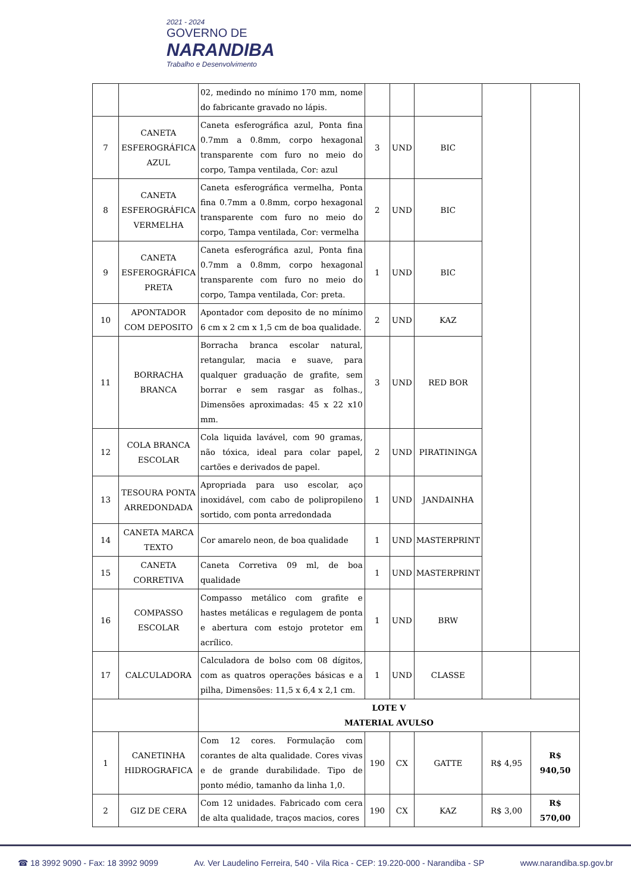2021 - 2024
GOVERNO DE
NARANDIBA
Trabalho e Desenvolvimento
| | | 02, medindo no mínimo 170 mm, nome do fabricante gravado no lápis. | | | | | |
| 7 | CANETA ESFEROGRÁFICA AZUL | Caneta esferográfica azul, Ponta fina 0.7mm a 0.8mm, corpo hexagonal transparente com furo no meio do corpo, Tampa ventilada, Cor: azul | 3 | UND | BIC | | |
| 8 | CANETA ESFEROGRÁFICA VERMELHA | Caneta esferográfica vermelha, Ponta fina 0.7mm a 0.8mm, corpo hexagonal transparente com furo no meio do corpo, Tampa ventilada, Cor: vermelha | 2 | UND | BIC | | |
| 9 | CANETA ESFEROGRÁFICA PRETA | Caneta esferográfica azul, Ponta fina 0.7mm a 0.8mm, corpo hexagonal transparente com furo no meio do corpo, Tampa ventilada, Cor: preta. | 1 | UND | BIC | | |
| 10 | APONTADOR COM DEPOSITO | Apontador com deposito de no mínimo 6 cm x 2 cm x 1,5 cm de boa qualidade. | 2 | UND | KAZ | | |
| 11 | BORRACHA BRANCA | Borracha branca escolar natural, retangular, macia e suave, para qualquer graduação de grafite, sem borrar e sem rasgar as folhas., Dimensões aproximadas: 45 x 22 x10 mm. | 3 | UND | RED BOR | | |
| 12 | COLA BRANCA ESCOLAR | Cola liquida lavável, com 90 gramas, não tóxica, ideal para colar papel, cartões e derivados de papel. | 2 | UND | PIRATININGA | | |
| 13 | TESOURA PONTA ARREDONDADA | Apropriada para uso escolar, aço inoxidável, com cabo de polipropileno sortido, com ponta arredondada | 1 | UND | JANDAINHA | | |
| 14 | CANETA MARCA TEXTO | Cor amarelo neon, de boa qualidade | 1 | UND | MASTERPRINT | | |
| 15 | CANETA CORRETIVA | Caneta Corretiva 09 ml, de boa qualidade | 1 | UND | MASTERPRINT | | |
| 16 | COMPASSO ESCOLAR | Compasso metálico com grafite e hastes metálicas e regulagem de ponta e abertura com estojo protetor em acrílico. | 1 | UND | BRW | | |
| 17 | CALCULADORA | Calculadora de bolso com 08 dígitos, com as quatros operações básicas e a pilha, Dimensões: 11,5 x 6,4 x 2,1 cm. | 1 | UND | CLASSE | | |
| | | LOTE V MATERIAL AVULSO | | | | | |
| 1 | CANETINHA HIDROGRAFICA | Com 12 cores. Formulação com corantes de alta qualidade. Cores vivas e de grande durabilidade. Tipo de ponto médio, tamanho da linha 1,0. | 190 | CX | GATTE | R$ 4,95 | R$ 940,50 |
| 2 | GIZ DE CERA | Com 12 unidades. Fabricado com cera de alta qualidade, traços macios, cores | 190 | CX | KAZ | R$ 3,00 | R$ 570,00 |
☎ 18 3992 9090 - Fax: 18 3992 9099 Av. Ver Laudelino Ferreira, 540 - Vila Rica - CEP: 19.220-000 - Narandiba - SP www.narandiba.sp.gov.br